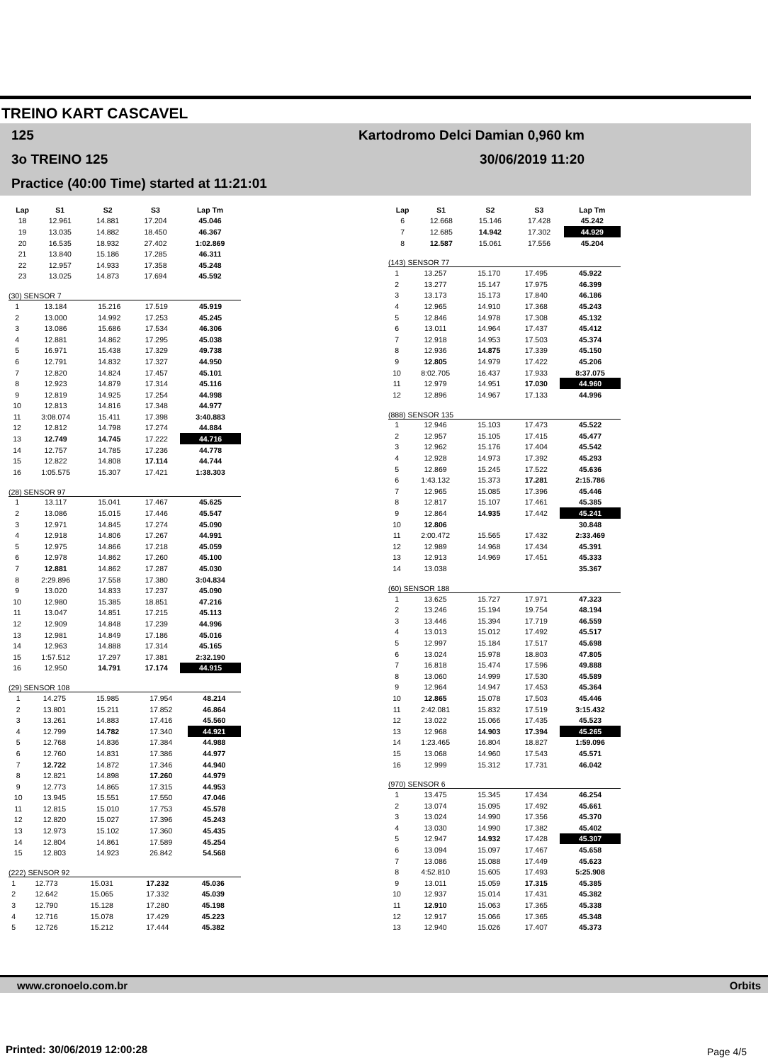TREINO KART CASCAVEL
125
3o TREINO 125
Practice (40:00 Time) started at 11:21:01
Kartodromo Delci Damian 0,960 km
30/06/2019 11:20
| Lap | S1 | S2 | S3 | Lap Tm |
| --- | --- | --- | --- | --- |
| 18 | 12.961 | 14.881 | 17.204 | 45.046 |
| 19 | 13.035 | 14.882 | 18.450 | 46.367 |
| 20 | 16.535 | 18.932 | 27.402 | 1:02.869 |
| 21 | 13.840 | 15.186 | 17.285 | 46.311 |
| 22 | 12.957 | 14.933 | 17.358 | 45.248 |
| 23 | 13.025 | 14.873 | 17.694 | 45.592 |
(30) SENSOR 7
| 1 | 13.184 | 15.216 | 17.519 | 45.919 |
| 2 | 13.000 | 14.992 | 17.253 | 45.245 |
| 3 | 13.086 | 15.686 | 17.534 | 46.306 |
| 4 | 12.881 | 14.862 | 17.295 | 45.038 |
| 5 | 16.971 | 15.438 | 17.329 | 49.738 |
| 6 | 12.791 | 14.832 | 17.327 | 44.950 |
| 7 | 12.820 | 14.824 | 17.457 | 45.101 |
| 8 | 12.923 | 14.879 | 17.314 | 45.116 |
| 9 | 12.819 | 14.925 | 17.254 | 44.998 |
| 10 | 12.813 | 14.816 | 17.348 | 44.977 |
| 11 | 3:08.074 | 15.411 | 17.398 | 3:40.883 |
| 12 | 12.812 | 14.798 | 17.274 | 44.884 |
| 13 | 12.749 | 14.745 | 17.222 | 44.716 |
| 14 | 12.757 | 14.785 | 17.236 | 44.778 |
| 15 | 12.822 | 14.808 | 17.114 | 44.744 |
| 16 | 1:05.575 | 15.307 | 17.421 | 1:38.303 |
(28) SENSOR 97
| 1 | 13.117 | 15.041 | 17.467 | 45.625 |
| 2 | 13.086 | 15.015 | 17.446 | 45.547 |
| 3 | 12.971 | 14.845 | 17.274 | 45.090 |
| 4 | 12.918 | 14.806 | 17.267 | 44.991 |
| 5 | 12.975 | 14.866 | 17.218 | 45.059 |
| 6 | 12.978 | 14.862 | 17.260 | 45.100 |
| 7 | 12.881 | 14.862 | 17.287 | 45.030 |
| 8 | 2:29.896 | 17.558 | 17.380 | 3:04.834 |
| 9 | 13.020 | 14.833 | 17.237 | 45.090 |
| 10 | 12.980 | 15.385 | 18.851 | 47.216 |
| 11 | 13.047 | 14.851 | 17.215 | 45.113 |
| 12 | 12.909 | 14.848 | 17.239 | 44.996 |
| 13 | 12.981 | 14.849 | 17.186 | 45.016 |
| 14 | 12.963 | 14.888 | 17.314 | 45.165 |
| 15 | 1:57.512 | 17.297 | 17.381 | 2:32.190 |
| 16 | 12.950 | 14.791 | 17.174 | 44.915 |
(29) SENSOR 108
| 1 | 14.275 | 15.985 | 17.954 | 48.214 |
| 2 | 13.801 | 15.211 | 17.852 | 46.864 |
| 3 | 13.261 | 14.883 | 17.416 | 45.560 |
| 4 | 12.799 | 14.782 | 17.340 | 44.921 |
| 5 | 12.768 | 14.836 | 17.384 | 44.988 |
| 6 | 12.760 | 14.831 | 17.386 | 44.977 |
| 7 | 12.722 | 14.872 | 17.346 | 44.940 |
| 8 | 12.821 | 14.898 | 17.260 | 44.979 |
| 9 | 12.773 | 14.865 | 17.315 | 44.953 |
| 10 | 13.945 | 15.551 | 17.550 | 47.046 |
| 11 | 12.815 | 15.010 | 17.753 | 45.578 |
| 12 | 12.820 | 15.027 | 17.396 | 45.243 |
| 13 | 12.973 | 15.102 | 17.360 | 45.435 |
| 14 | 12.804 | 14.861 | 17.589 | 45.254 |
| 15 | 12.803 | 14.923 | 26.842 | 54.568 |
(222) SENSOR 92
| 1 | 12.773 | 15.031 | 17.232 | 45.036 |
| 2 | 12.642 | 15.065 | 17.332 | 45.039 |
| 3 | 12.790 | 15.128 | 17.280 | 45.198 |
| 4 | 12.716 | 15.078 | 17.429 | 45.223 |
| 5 | 12.726 | 15.212 | 17.444 | 45.382 |
| Lap | S1 | S2 | S3 | Lap Tm |
| --- | --- | --- | --- | --- |
| 6 | 12.668 | 15.146 | 17.428 | 45.242 |
| 7 | 12.685 | 14.942 | 17.302 | 44.929 |
| 8 | 12.587 | 15.061 | 17.556 | 45.204 |
(143) SENSOR 77
| 1 | 13.257 | 15.170 | 17.495 | 45.922 |
| 2 | 13.277 | 15.147 | 17.975 | 46.399 |
| 3 | 13.173 | 15.173 | 17.840 | 46.186 |
| 4 | 12.965 | 14.910 | 17.368 | 45.243 |
| 5 | 12.846 | 14.978 | 17.308 | 45.132 |
| 6 | 13.011 | 14.964 | 17.437 | 45.412 |
| 7 | 12.918 | 14.953 | 17.503 | 45.374 |
| 8 | 12.936 | 14.875 | 17.339 | 45.150 |
| 9 | 12.805 | 14.979 | 17.422 | 45.206 |
| 10 | 8:02.705 | 16.437 | 17.933 | 8:37.075 |
| 11 | 12.979 | 14.951 | 17.030 | 44.960 |
| 12 | 12.896 | 14.967 | 17.133 | 44.996 |
(888) SENSOR 135
| 1 | 12.946 | 15.103 | 17.473 | 45.522 |
| 2 | 12.957 | 15.105 | 17.415 | 45.477 |
| 3 | 12.962 | 15.176 | 17.404 | 45.542 |
| 4 | 12.928 | 14.973 | 17.392 | 45.293 |
| 5 | 12.869 | 15.245 | 17.522 | 45.636 |
| 6 | 1:43.132 | 15.373 | 17.281 | 2:15.786 |
| 7 | 12.965 | 15.085 | 17.396 | 45.446 |
| 8 | 12.817 | 15.107 | 17.461 | 45.385 |
| 9 | 12.864 | 14.935 | 17.442 | 45.241 |
| 10 | 12.806 | | | 30.848 |
| 11 | 2:00.472 | 15.565 | 17.432 | 2:33.469 |
| 12 | 12.989 | 14.968 | 17.434 | 45.391 |
| 13 | 12.913 | 14.969 | 17.451 | 45.333 |
| 14 | 13.038 | | | 35.367 |
(60) SENSOR 188
| 1 | 13.625 | 15.727 | 17.971 | 47.323 |
| 2 | 13.246 | 15.194 | 19.754 | 48.194 |
| 3 | 13.446 | 15.394 | 17.719 | 46.559 |
| 4 | 13.013 | 15.012 | 17.492 | 45.517 |
| 5 | 12.997 | 15.184 | 17.517 | 45.698 |
| 6 | 13.024 | 15.978 | 18.803 | 47.805 |
| 7 | 16.818 | 15.474 | 17.596 | 49.888 |
| 8 | 13.060 | 14.999 | 17.530 | 45.589 |
| 9 | 12.964 | 14.947 | 17.453 | 45.364 |
| 10 | 12.865 | 15.078 | 17.503 | 45.446 |
| 11 | 2:42.081 | 15.832 | 17.519 | 3:15.432 |
| 12 | 13.022 | 15.066 | 17.435 | 45.523 |
| 13 | 12.968 | 14.903 | 17.394 | 45.265 |
| 14 | 1:23.465 | 16.804 | 18.827 | 1:59.096 |
| 15 | 13.068 | 14.960 | 17.543 | 45.571 |
| 16 | 12.999 | 15.312 | 17.731 | 46.042 |
(970) SENSOR 6
| 1 | 13.475 | 15.345 | 17.434 | 46.254 |
| 2 | 13.074 | 15.095 | 17.492 | 45.661 |
| 3 | 13.024 | 14.990 | 17.356 | 45.370 |
| 4 | 13.030 | 14.990 | 17.382 | 45.402 |
| 5 | 12.947 | 14.932 | 17.428 | 45.307 |
| 6 | 13.094 | 15.097 | 17.467 | 45.658 |
| 7 | 13.086 | 15.088 | 17.449 | 45.623 |
| 8 | 4:52.810 | 15.605 | 17.493 | 5:25.908 |
| 9 | 13.011 | 15.059 | 17.315 | 45.385 |
| 10 | 12.937 | 15.014 | 17.431 | 45.382 |
| 11 | 12.910 | 15.063 | 17.365 | 45.338 |
| 12 | 12.917 | 15.066 | 17.365 | 45.348 |
| 13 | 12.940 | 15.026 | 17.407 | 45.373 |
www.cronoelo.com.br Orbits
Printed: 30/06/2019 12:00:28 Page 4/5